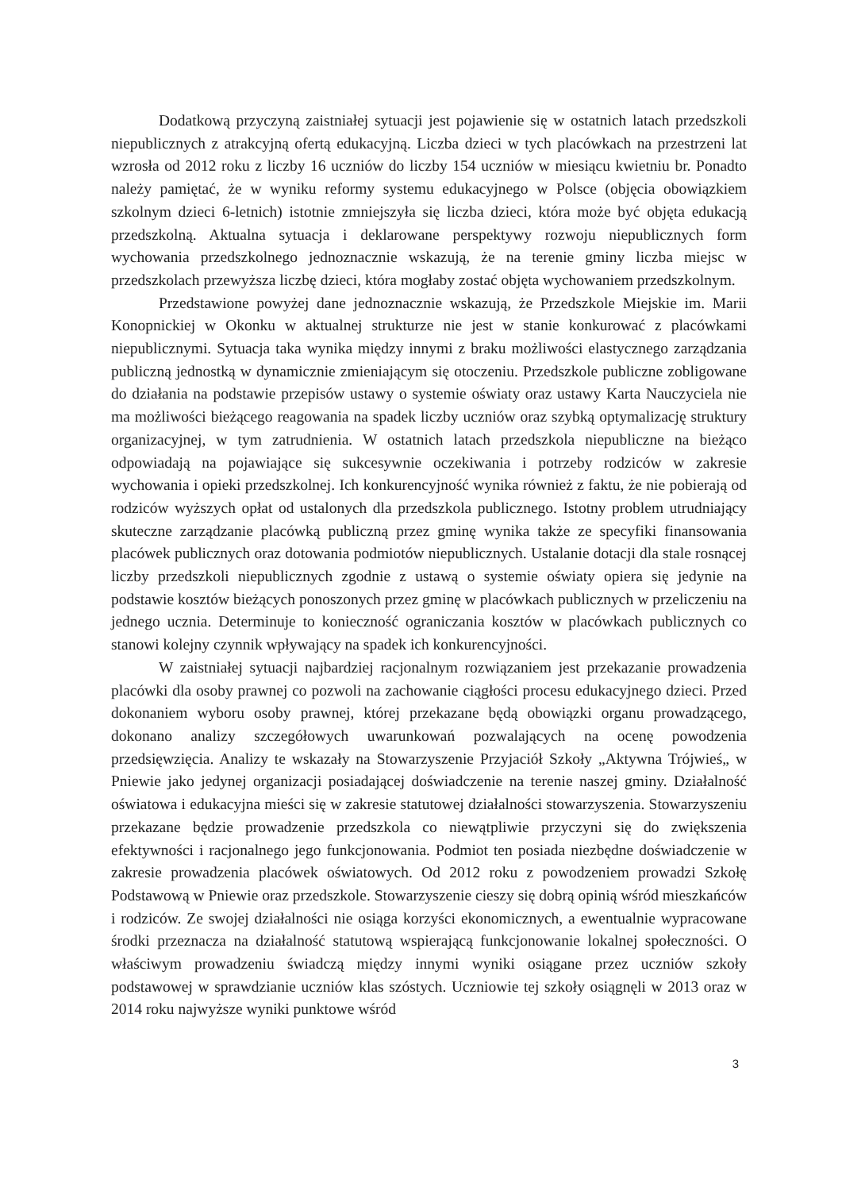Dodatkową przyczyną zaistniałej sytuacji jest pojawienie się w ostatnich latach przedszkoli niepublicznych z atrakcyjną ofertą edukacyjną. Liczba dzieci w tych placówkach na przestrzeni lat wzrosła od 2012 roku z liczby 16 uczniów do liczby 154 uczniów w miesiącu kwietniu br. Ponadto należy pamiętać, że w wyniku reformy systemu edukacyjnego w Polsce (objęcia obowiązkiem szkolnym dzieci 6-letnich) istotnie zmniejszyła się liczba dzieci, która może być objęta edukacją przedszkolną. Aktualna sytuacja i deklarowane perspektywy rozwoju niepublicznych form wychowania przedszkolnego jednoznacznie wskazują, że na terenie gminy liczba miejsc w przedszkolach przewyższa liczbę dzieci, która mogłaby zostać objęta wychowaniem przedszkolnym.
Przedstawione powyżej dane jednoznacznie wskazują, że Przedszkole Miejskie im. Marii Konopnickiej w Okonku w aktualnej strukturze nie jest w stanie konkurować z placówkami niepublicznymi. Sytuacja taka wynika między innymi z braku możliwości elastycznego zarządzania publiczną jednostką w dynamicznie zmieniającym się otoczeniu. Przedszkole publiczne zobligowane do działania na podstawie przepisów ustawy o systemie oświaty oraz ustawy Karta Nauczyciela nie ma możliwości bieżącego reagowania na spadek liczby uczniów oraz szybką optymalizację struktury organizacyjnej, w tym zatrudnienia. W ostatnich latach przedszkola niepubliczne na bieżąco odpowiadają na pojawiające się sukcesywnie oczekiwania i potrzeby rodziców w zakresie wychowania i opieki przedszkolnej. Ich konkurencyjność wynika również z faktu, że nie pobierają od rodziców wyższych opłat od ustalonych dla przedszkola publicznego. Istotny problem utrudniający skuteczne zarządzanie placówką publiczną przez gminę wynika także ze specyfiki finansowania placówek publicznych oraz dotowania podmiotów niepublicznych. Ustalanie dotacji dla stale rosnącej liczby przedszkoli niepublicznych zgodnie z ustawą o systemie oświaty opiera się jedynie na podstawie kosztów bieżących ponoszonych przez gminę w placówkach publicznych w przeliczeniu na jednego ucznia. Determinuje to konieczność ograniczania kosztów w placówkach publicznych co stanowi kolejny czynnik wpływający na spadek ich konkurencyjności.
W zaistniałej sytuacji najbardziej racjonalnym rozwiązaniem jest przekazanie prowadzenia placówki dla osoby prawnej co pozwoli na zachowanie ciągłości procesu edukacyjnego dzieci. Przed dokonaniem wyboru osoby prawnej, której przekazane będą obowiązki organu prowadzącego, dokonano analizy szczegółowych uwarunkowań pozwalających na ocenę powodzenia przedsięwzięcia. Analizy te wskazały na Stowarzyszenie Przyjaciół Szkoły „Aktywna Trójwieś„ w Pniewie jako jedynej organizacji posiadającej doświadczenie na terenie naszej gminy. Działalność oświatowa i edukacyjna mieści się w zakresie statutowej działalności stowarzyszenia. Stowarzyszeniu przekazane będzie prowadzenie przedszkola co niewątpliwie przyczyni się do zwiększenia efektywności i racjonalnego jego funkcjonowania. Podmiot ten posiada niezbędne doświadczenie w zakresie prowadzenia placówek oświatowych. Od 2012 roku z powodzeniem prowadzi Szkołę Podstawową w Pniewie oraz przedszkole. Stowarzyszenie cieszy się dobrą opinią wśród mieszkańców i rodziców. Ze swojej działalności nie osiąga korzyści ekonomicznych, a ewentualnie wypracowane środki przeznacza na działalność statutową wspierającą funkcjonowanie lokalnej społeczności. O właściwym prowadzeniu świadczą między innymi wyniki osiągane przez uczniów szkoły podstawowej w sprawdzianie uczniów klas szóstych. Uczniowie tej szkoły osiągnęli w 2013 oraz w 2014 roku najwyższe wyniki punktowe wśród
3